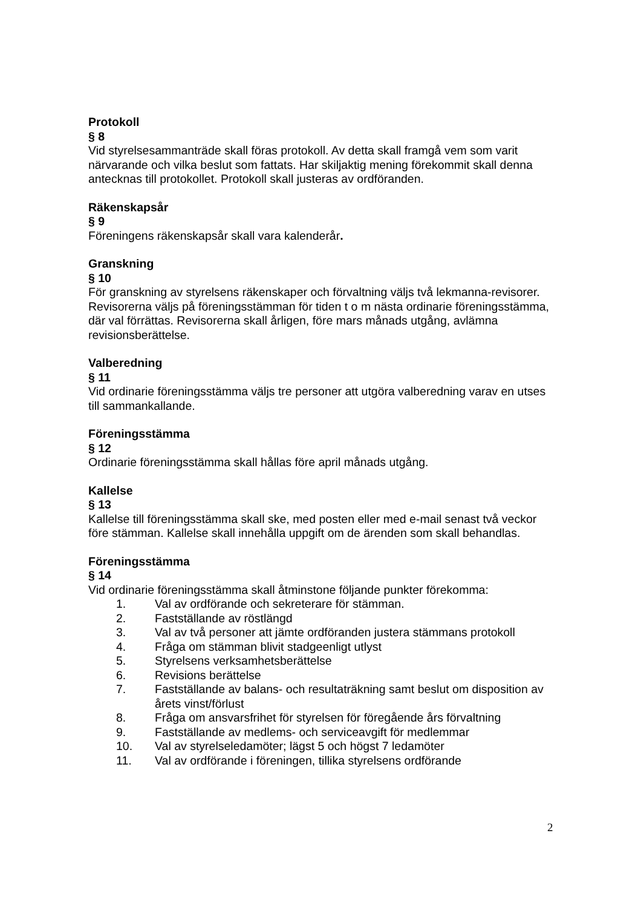Protokoll
§ 8
Vid styrelsesammanträde skall föras protokoll. Av detta skall framgå vem som varit närvarande och vilka beslut som fattats. Har skiljaktig mening förekommit skall denna antecknas till protokollet. Protokoll skall justeras av ordföranden.
Räkenskapsår
§ 9
Föreningens räkenskapsår skall vara kalenderår.
Granskning
§ 10
För granskning av styrelsens räkenskaper och förvaltning väljs två lekmanna-revisorer. Revisorerna väljs på föreningsstämman för tiden t o m nästa ordinarie föreningsstämma, där val förrättas. Revisorerna skall årligen, före mars månads utgång, avlämna revisionsberättelse.
Valberedning
§ 11
Vid ordinarie föreningsstämma väljs tre personer att utgöra valberedning varav en utses till sammankallande.
Föreningsstämma
§ 12
Ordinarie föreningsstämma skall hållas före april månads utgång.
Kallelse
§ 13
Kallelse till föreningsstämma skall ske, med posten eller med e-mail senast två veckor före stämman. Kallelse skall innehålla uppgift om de ärenden som skall behandlas.
Föreningsstämma
§ 14
Vid ordinarie föreningsstämma skall åtminstone följande punkter förekomma:
1. Val av ordförande och sekreterare för stämman.
2. Fastställande av röstlängd
3. Val av två personer att jämte ordföranden justera stämmans protokoll
4. Fråga om stämman blivit stadgeenligt utlyst
5. Styrelsens verksamhetsberättelse
6. Revisions berättelse
7. Fastställande av balans- och resultaträkning samt beslut om disposition av årets vinst/förlust
8. Fråga om ansvarsfrihet för styrelsen för föregående års förvaltning
9. Fastställande av medlems- och serviceavgift för medlemmar
10. Val av styrelseledamöter; lägst 5 och högst 7 ledamöter
11. Val av ordförande i föreningen, tillika styrelsens ordförande
2